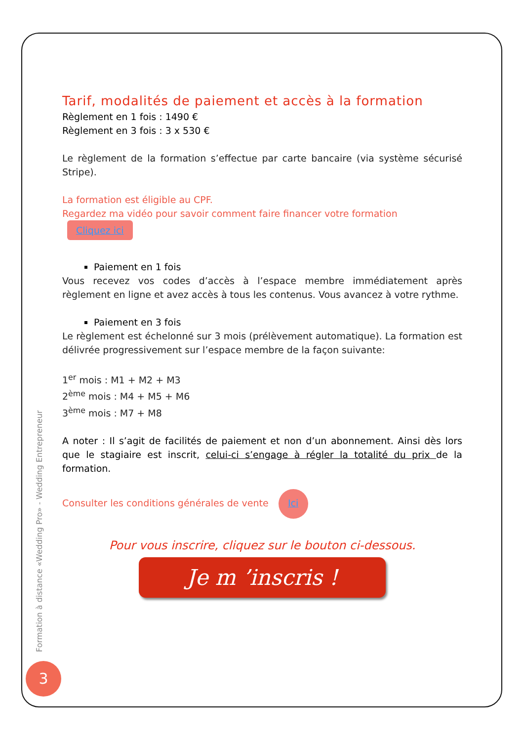Tarif, modalités de paiement et accès à la formation
Règlement en 1 fois : 1490 €
Règlement en 3 fois : 3 x 530 €
Le règlement de la formation s’effectue par carte bancaire (via système sécurisé Stripe).
La formation est éligible au CPF.
Regardez ma vidéo pour savoir comment faire financer votre formation Cliquez ici
Paiement en 1 fois
Vous recevez vos codes d’accès à l’espace membre immédiatement après règlement en ligne et avez accès à tous les contenus. Vous avancez à votre rythme.
Paiement en 3 fois
Le règlement est échelonné sur 3 mois (prélèvement automatique). La formation est délivrée progressivement sur l’espace membre de la façon suivante:
1<sup>er</sup> mois : M1 + M2 + M3
2<sup>ème</sup> mois : M4 + M5 + M6
3<sup>ème</sup> mois : M7 + M8
A noter : Il s’agit de facilités de paiement et non d’un abonnement. Ainsi dès lors que le stagiaire est inscrit, celui-ci s’engage à régler la totalité du prix de la formation.
Consulter les conditions générales de vente Ici
Pour vous inscrire, cliquez sur le bouton ci-dessous.
Je m ’inscris !
Formation à distance «Wedding Pro» - Wedding Entrepreneur
3